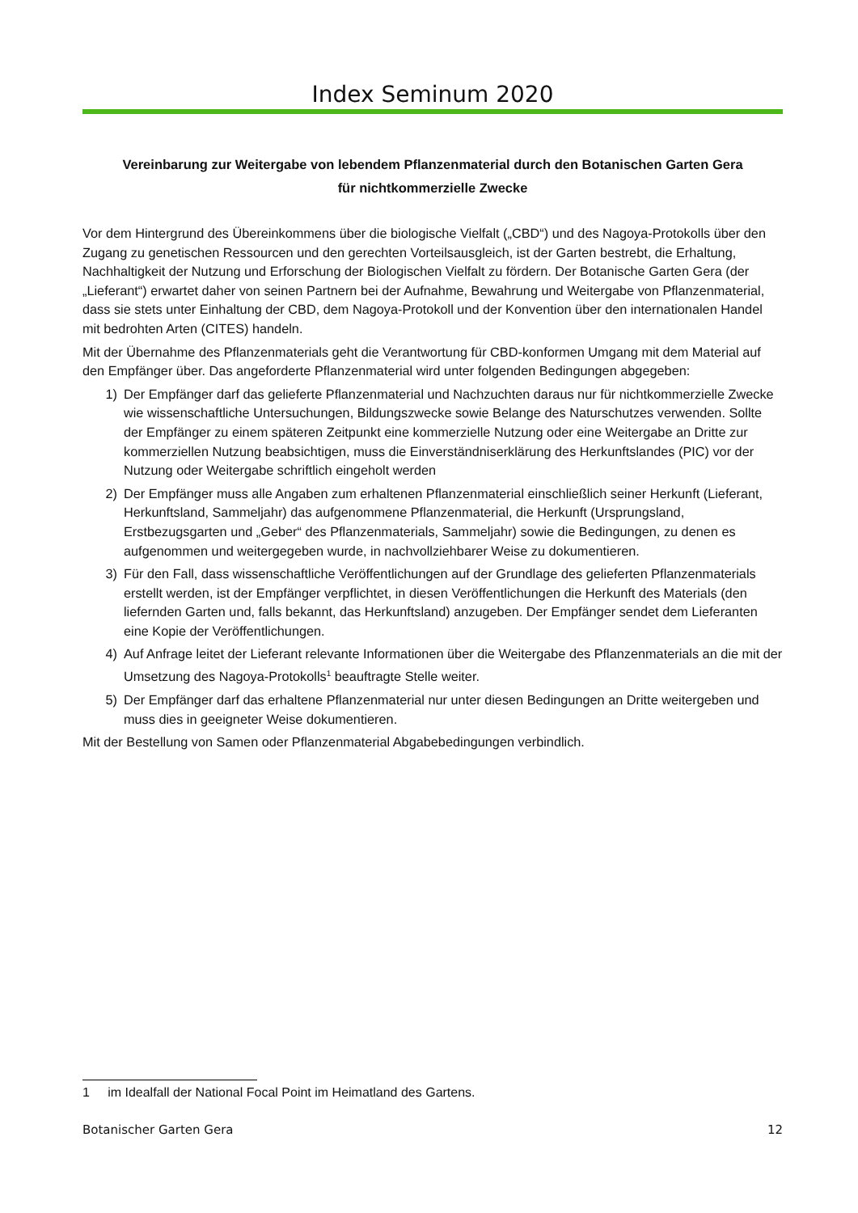Index Seminum 2020
Vereinbarung zur Weitergabe von lebendem Pflanzenmaterial durch den Botanischen Garten Gera
für nichtkommerzielle Zwecke
Vor dem Hintergrund des Übereinkommens über die biologische Vielfalt („CBD“) und des Nagoya-Protokolls über den Zugang zu genetischen Ressourcen und den gerechten Vorteilsausgleich, ist der Garten bestrebt, die Erhaltung, Nachhaltigkeit der Nutzung und Erforschung der Biologischen Vielfalt zu fördern. Der Botanische Garten Gera (der „Lieferant“) erwartet daher von seinen Partnern bei der Aufnahme, Bewahrung und Weitergabe von Pflanzenmaterial, dass sie stets unter Einhaltung der CBD, dem Nagoya-Protokoll und der Konvention über den internationalen Handel mit bedrohten Arten (CITES) handeln.
Mit der Übernahme des Pflanzenmaterials geht die Verantwortung für CBD-konformen Umgang mit dem Material auf den Empfänger über. Das angeforderte Pflanzenmaterial wird unter folgenden Bedingungen abgegeben:
1) Der Empfänger darf das gelieferte Pflanzenmaterial und Nachzuchten daraus nur für nichtkommerzielle Zwecke wie wissenschaftliche Untersuchungen, Bildungszwecke sowie Belange des Naturschutzes verwenden. Sollte der Empfänger zu einem späteren Zeitpunkt eine kommerzielle Nutzung oder eine Weitergabe an Dritte zur kommerziellen Nutzung beabsichtigen, muss die Einverständniserklärung des Herkunftslandes (PIC) vor der Nutzung oder Weitergabe schriftlich eingeholt werden
2) Der Empfänger muss alle Angaben zum erhaltenen Pflanzenmaterial einschließlich seiner Herkunft (Lieferant, Herkunftsland, Sammeljahr) das aufgenommene Pflanzenmaterial, die Herkunft (Ursprungsland, Erstbezugsgarten und „Geber“ des Pflanzenmaterials, Sammeljahr) sowie die Bedingungen, zu denen es aufgenommen und weitergegeben wurde, in nachvollziehbarer Weise zu dokumentieren.
3) Für den Fall, dass wissenschaftliche Veröffentlichungen auf der Grundlage des gelieferten Pflanzenmaterials erstellt werden, ist der Empfänger verpflichtet, in diesen Veröffentlichungen die Herkunft des Materials (den liefernden Garten und, falls bekannt, das Herkunftsland) anzugeben. Der Empfänger sendet dem Lieferanten eine Kopie der Veröffentlichungen.
4) Auf Anfrage leitet der Lieferant relevante Informationen über die Weitergabe des Pflanzenmaterials an die mit der Umsetzung des Nagoya-Protokolls<sup>1</sup> beauftragte Stelle weiter.
5) Der Empfänger darf das erhaltene Pflanzenmaterial nur unter diesen Bedingungen an Dritte weitergeben und muss dies in geeigneter Weise dokumentieren.
Mit der Bestellung von Samen oder Pflanzenmaterial Abgabebedingungen verbindlich.
1 im Idealfall der National Focal Point im Heimatland des Gartens.
Botanischer Garten Gera 12